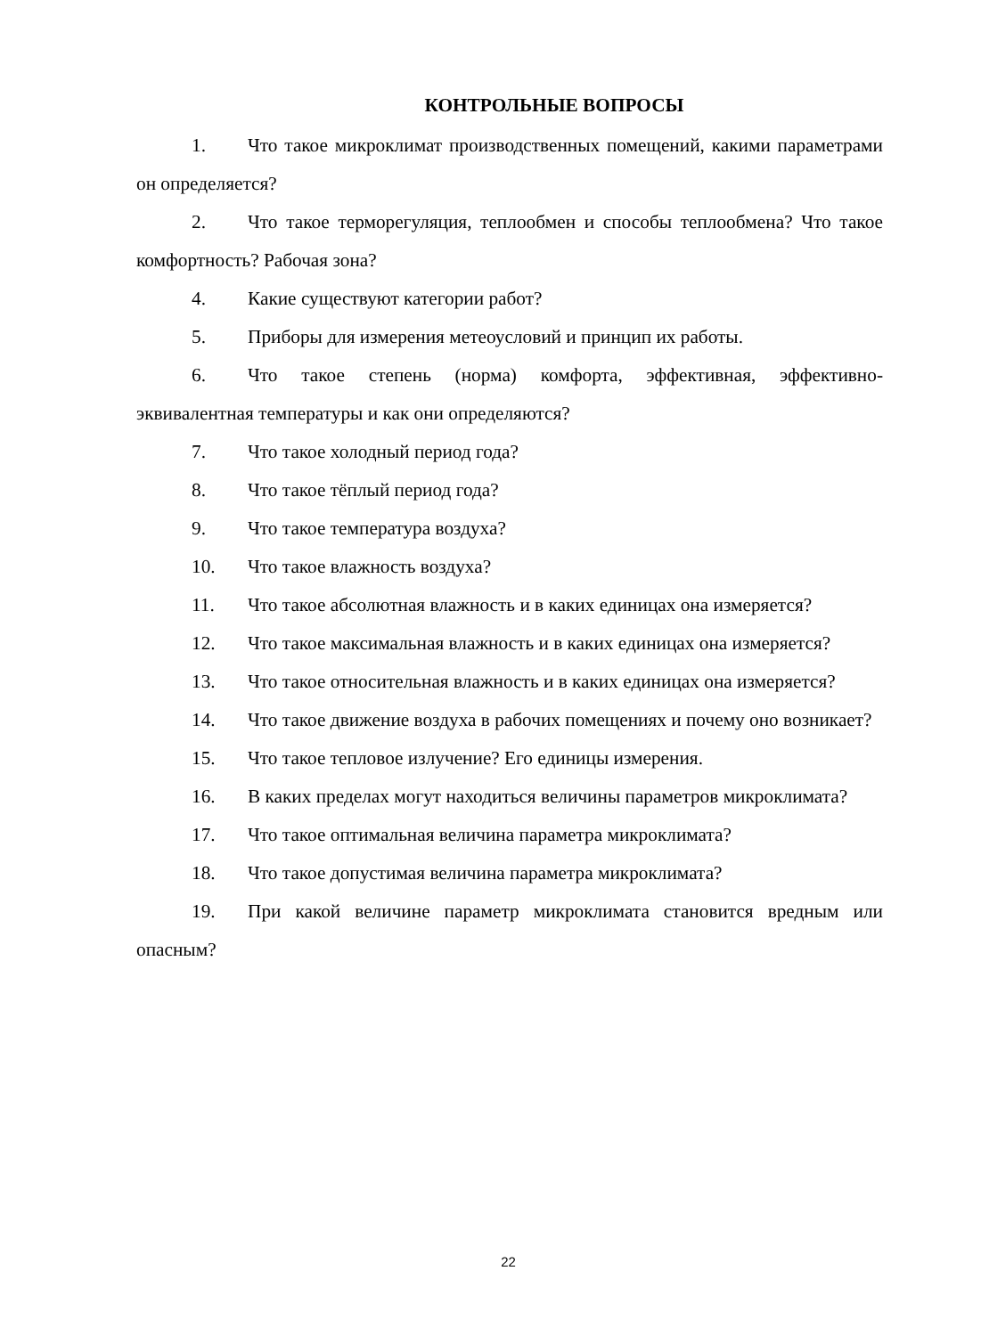КОНТРОЛЬНЫЕ ВОПРОСЫ
1. Что такое микроклимат производственных помещений, какими параметрами он определяется?
2. Что такое терморегуляция, теплообмен и способы теплообмена? Что такое комфортность? Рабочая зона?
4. Какие существуют категории работ?
5. Приборы для измерения метеоусловий и принцип их работы.
6. Что такое степень (норма) комфорта, эффективная, эффективно-эквивалентная температуры и как они определяются?
7. Что такое холодный период года?
8. Что такое тёплый период года?
9. Что такое температура воздуха?
10. Что такое влажность воздуха?
11. Что такое абсолютная влажность и в каких единицах она измеряется?
12. Что такое максимальная влажность и в каких единицах она измеряется?
13. Что такое относительная влажность и в каких единицах она измеряется?
14. Что такое движение воздуха в рабочих помещениях и почему оно возникает?
15. Что такое тепловое излучение? Его единицы измерения.
16. В каких пределах могут находиться величины параметров микроклимата?
17. Что такое оптимальная величина параметра микроклимата?
18. Что такое допустимая величина параметра микроклимата?
19. При какой величине параметр микроклимата становится вредным или опасным?
22